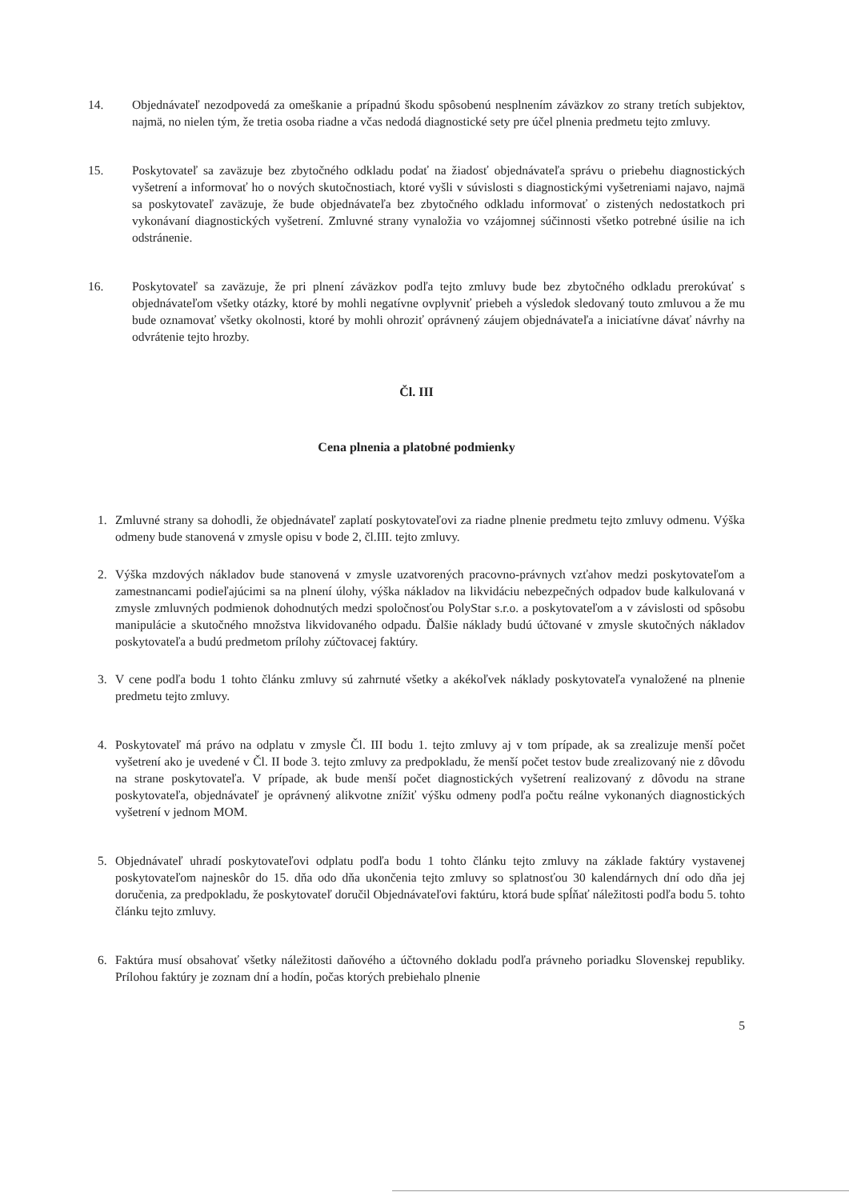14. Objednávateľ nezodpovedá za omeškanie a prípadnú škodu spôsobenú nesplnením záväzkov zo strany tretích subjektov, najmä, no nielen tým, že tretia osoba riadne a včas nedodá diagnostické sety pre účel plnenia predmetu tejto zmluvy.
15. Poskytovateľ sa zaväzuje bez zbytočného odkladu podať na žiadosť objednávateľa správu o priebehu diagnostických vyšetrení a informovať ho o nových skutočnostiach, ktoré vyšli v súvislosti s diagnostickými vyšetreniami najavo, najmä sa poskytovateľ zaväzuje, že bude objednávateľa bez zbytočného odkladu informovať o zistených nedostatkoch pri vykonávaní diagnostických vyšetrení. Zmluvné strany vynaložia vo vzájomnej súčinnosti všetko potrebné úsilie na ich odstránenie.
16. Poskytovateľ sa zaväzuje, že pri plnení záväzkov podľa tejto zmluvy bude bez zbytočného odkladu prerokúvať s objednávateľom všetky otázky, ktoré by mohli negatívne ovplyvniť priebeh a výsledok sledovaný touto zmluvou a že mu bude oznamovať všetky okolnosti, ktoré by mohli ohroziť oprávnený záujem objednávateľa a iniciatívne dávať návrhy na odvrátenie tejto hrozby.
Čl. III
Cena plnenia a platobné podmienky
1. Zmluvné strany sa dohodli, že objednávateľ zaplatí poskytovateľovi za riadne plnenie predmetu tejto zmluvy odmenu. Výška odmeny bude stanovená v zmysle opisu v bode 2, čl.III. tejto zmluvy.
2. Výška mzdových nákladov bude stanovená v zmysle uzatvorených pracovno-právnych vzťahov medzi poskytovateľom a zamestnancami podieľajúcimi sa na plnení úlohy, výška nákladov na likvidáciu nebezpečných odpadov bude kalkulovaná v zmysle zmluvných podmienok dohodnutých medzi spoločnosťou PolyStar s.r.o. a poskytovateľom a v závislosti od spôsobu manipulácie a skutočného množstva likvidovaného odpadu. Ďalšie náklady budú účtované v zmysle skutočných nákladov poskytovateľa a budú predmetom prílohy zúčtovacej faktúry.
3. V cene podľa bodu 1 tohto článku zmluvy sú zahrnuté všetky a akékoľvek náklady poskytovateľa vynaložené na plnenie predmetu tejto zmluvy.
4. Poskytovateľ má právo na odplatu v zmysle Čl. III bodu 1. tejto zmluvy aj v tom prípade, ak sa zrealizuje menší počet vyšetrení ako je uvedené v Čl. II bode 3. tejto zmluvy za predpokladu, že menší počet testov bude zrealizovaný nie z dôvodu na strane poskytovateľa. V prípade, ak bude menší počet diagnostických vyšetrení realizovaný z dôvodu na strane poskytovateľa, objednávateľ je oprávnený alikvotne znížiť výšku odmeny podľa počtu reálne vykonaných diagnostických vyšetrení v jednom MOM.
5. Objednávateľ uhradí poskytovateľovi odplatu podľa bodu 1 tohto článku tejto zmluvy na základe faktúry vystavenej poskytovateľom najneskôr do 15. dňa odo dňa ukončenia tejto zmluvy so splatnosťou 30 kalendárnych dní odo dňa jej doručenia, za predpokladu, že poskytovateľ doručil Objednávateľovi faktúru, ktorá bude spĺňať náležitosti podľa bodu 5. tohto článku tejto zmluvy.
6. Faktúra musí obsahovať všetky náležitosti daňového a účtovného dokladu podľa právneho poriadku Slovenskej republiky. Prílohou faktúry je zoznam dní a hodín, počas ktorých prebiehalo plnenie
5